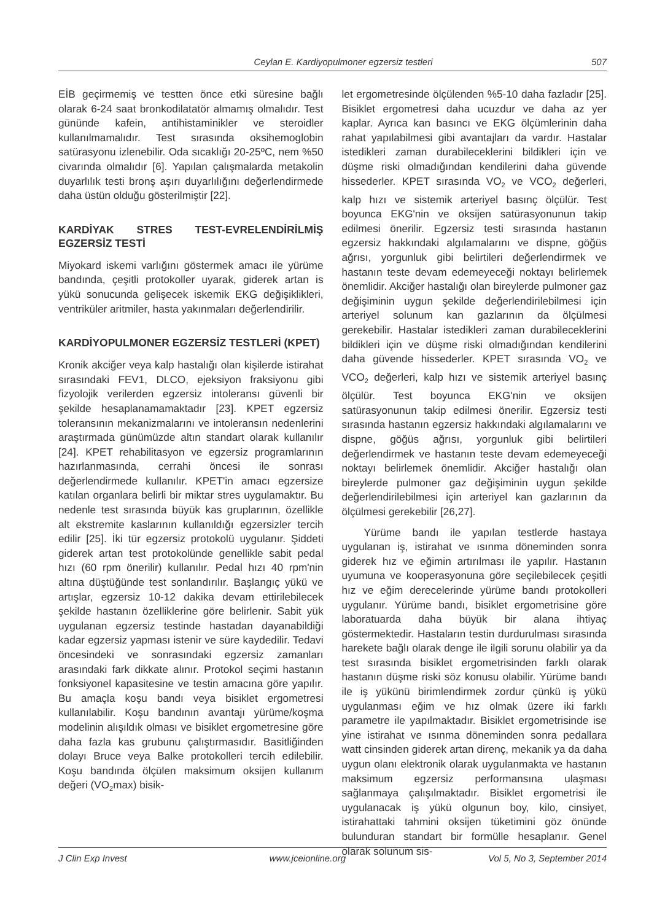Ceylan E. Kardiyopulmoner egzersiz testleri 507
EİB geçirmemiş ve testten önce etki süresine bağlı olarak 6-24 saat bronkodilatatör almamış olmalıdır. Test gününde kafein, antihistaminikler ve steroidler kullanılmamalıdır. Test sırasında oksihemoglobin satürasyonu izlenebilir. Oda sıcaklığı 20-25ºC, nem %50 civarında olmalıdır [6]. Yapılan çalışmalarda metakolin duyarlılık testi bronş aşırı duyarlılığını değerlendirmede daha üstün olduğu gösterilmiştir [22].
KARDİYAK STRES TEST-EVRELENDİRİLMİŞ EGZERSİZ TESTİ
Miyokard iskemi varlığını göstermek amacı ile yürüme bandında, çeşitli protokoller uyarak, giderek artan is yükü sonucunda gelişecek iskemik EKG değişiklikleri, ventriküler aritmiler, hasta yakınmaları değerlendirilir.
KARDİYOPULMONER EGZERSİZ TESTLERİ (KPET)
Kronik akciğer veya kalp hastalığı olan kişilerde istirahat sırasındaki FEV1, DLCO, ejeksiyon fraksiyonu gibi fizyolojik verilerden egzersiz intoleransı güvenli bir şekilde hesaplanamamaktadır [23]. KPET egzersiz toleransının mekanizmalarını ve intoleransın nedenlerini araştırmada günümüzde altın standart olarak kullanılır [24]. KPET rehabilitasyon ve egzersiz programlarının hazırlanmasında, cerrahi öncesi ile sonrası değerlendirmede kullanılır. KPET'in amacı egzersize katılan organlara belirli bir miktar stres uygulamaktır. Bu nedenle test sırasında büyük kas gruplarının, özellikle alt ekstremite kaslarının kullanıldığı egzersizler tercih edilir [25]. İki tür egzersiz protokolü uygulanır. Şiddeti giderek artan test protokolünde genellikle sabit pedal hızı (60 rpm önerilir) kullanılır. Pedal hızı 40 rpm'nin altına düştüğünde test sonlandırılır. Başlangıç yükü ve artışlar, egzersiz 10-12 dakika devam ettirilebilecek şekilde hastanın özelliklerine göre belirlenir. Sabit yük uygulanan egzersiz testinde hastadan dayanabildiği kadar egzersiz yapması istenir ve süre kaydedilir. Tedavi öncesindeki ve sonrasındaki egzersiz zamanları arasındaki fark dikkate alınır. Protokol seçimi hastanın fonksiyonel kapasitesine ve testin amacına göre yapılır. Bu amaçla koşu bandı veya bisiklet ergometresi kullanılabilir. Koşu bandının avantajı yürüme/koşma modelinin alışıldık olması ve bisiklet ergometresine göre daha fazla kas grubunu çalıştırmasıdır. Basitliğinden dolayı Bruce veya Balke protokolleri tercih edilebilir. Koşu bandında ölçülen maksimum oksijen kullanım değeri (VO<sub>2</sub>max) bisik-
let ergometresinde ölçülenden %5-10 daha fazladır [25]. Bisiklet ergometresi daha ucuzdur ve daha az yer kaplar. Ayrıca kan basıncı ve EKG ölçümlerinin daha rahat yapılabilmesi gibi avantajları da vardır. Hastalar istedikleri zaman durabileceklerini bildikleri için ve düşme riski olmadığından kendilerini daha güvende hissederler. KPET sırasında VO<sub>2</sub> ve VCO<sub>2</sub> değerleri, kalp hızı ve sistemik arteriyel basınç ölçülür. Test boyunca EKG'nin ve oksijen satürasyonunun takip edilmesi önerilir. Egzersiz testi sırasında hastanın egzersiz hakkındaki algılamalarını ve dispne, göğüs ağrısı, yorgunluk gibi belirtileri değerlendirmek ve hastanın teste devam edemeyeceği noktayı belirlemek önemlidir. Akciğer hastalığı olan bireylerde pulmoner gaz değişiminin uygun şekilde değerlendirilebilmesi için arteriyel solunum kan gazlarının da ölçülmesi gerekebilir. Hastalar istedikleri zaman durabileceklerini bildikleri için ve düşme riski olmadığından kendilerini daha güvende hissederler. KPET sırasında VO<sub>2</sub> ve VCO<sub>2</sub> değerleri, kalp hızı ve sistemik arteriyel basınç ölçülür. Test boyunca EKG'nin ve oksijen satürasyonunun takip edilmesi önerilir. Egzersiz testi sırasında hastanın egzersiz hakkındaki algılamalarını ve dispne, göğüs ağrısı, yorgunluk gibi belirtileri değerlendirmek ve hastanın teste devam edemeyeceği noktayı belirlemek önemlidir. Akciğer hastalığı olan bireylerde pulmoner gaz değişiminin uygun şekilde değerlendirilebilmesi için arteriyel kan gazlarının da ölçülmesi gerekebilir [26,27].
Yürüme bandı ile yapılan testlerde hastaya uygulanan iş, istirahat ve ısınma döneminden sonra giderek hız ve eğimin artırılması ile yapılır. Hastanın uyumuna ve kooperasyonuna göre seçilebilecek çeşitli hız ve eğim derecelerinde yürüme bandı protokolleri uygulanır. Yürüme bandı, bisiklet ergometrisine göre laboratuarda daha büyük bir alana ihtiyaç göstermektedir. Hastaların testin durdurulması sırasında harekete bağlı olarak denge ile ilgili sorunu olabilir ya da test sırasında bisiklet ergometrisinden farklı olarak hastanın düşme riski söz konusu olabilir. Yürüme bandı ile iş yükünü birimlendirmek zordur çünkü iş yükü uygulanması eğim ve hız olmak üzere iki farklı parametre ile yapılmaktadır. Bisiklet ergometrisinde ise yine istirahat ve ısınma döneminden sonra pedallara watt cinsinden giderek artan direnç, mekanik ya da daha uygun olanı elektronik olarak uygulanmakta ve hastanın maksimum egzersiz performansına ulaşması sağlanmaya çalışılmaktadır. Bisiklet ergometrisi ile uygulanacak iş yükü olgunun boy, kilo, cinsiyet, istirahattaki tahmini oksijen tüketimini göz önünde bulunduran standart bir formülle hesaplanır. Genel olarak solunum sis-
J Clin Exp Invest www.jceionline.org Vol 5, No 3, September 2014